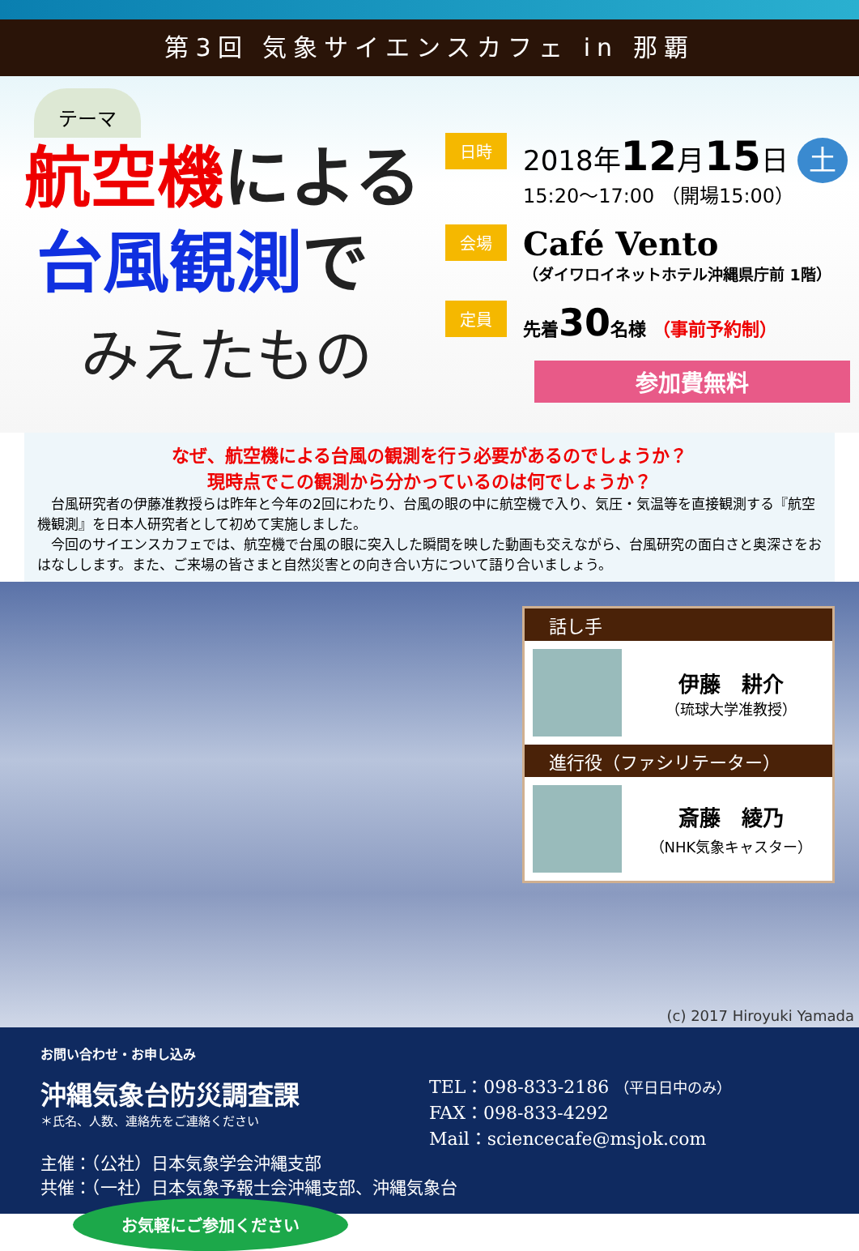第3回 気象サイエンスカフェ in 那覇
テーマ
航空機による
台風観測で
みえたもの
日時
2018年12月15日 土
15:20～17:00 （開場15:00）
会場
Café Vento
（ダイワロイネットホテル沖縄県庁前 1階）
定員
先着30名様 （事前予約制）
参加費無料
なぜ、航空機による台風の観測を行う必要があるのでしょうか？
現時点でこの観測から分かっているのは何でしょうか？
　台風研究者の伊藤准教授らは昨年と今年の2回にわたり、台風の眼の中に航空機で入り、気圧・気温等を直接観測する『航空機観測』を日本人研究者として初めて実施しました。
　今回のサイエンスカフェでは、航空機で台風の眼に突入した瞬間を映した動画も交えながら、台風研究の面白さと奥深さをおはなしします。また、ご来場の皆さまと自然災害との向き合い方について語り合いましょう。
話し手
伊藤　耕介
（琉球大学准教授）
進行役（ファシリテーター）
斎藤　綾乃
（NHK気象キャスター）
(c) 2017 Hiroyuki Yamada
お問い合わせ・お申し込み
沖縄気象台防災調査課
＊氏名、人数、連絡先をご連絡ください
TEL：098-833-2186 （平日日中のみ）
FAX：098-833-4292
Mail：sciencecafe@msjok.com
主催：（公社）日本気象学会沖縄支部
共催：（一社）日本気象予報士会沖縄支部、沖縄気象台
お気軽にご参加ください